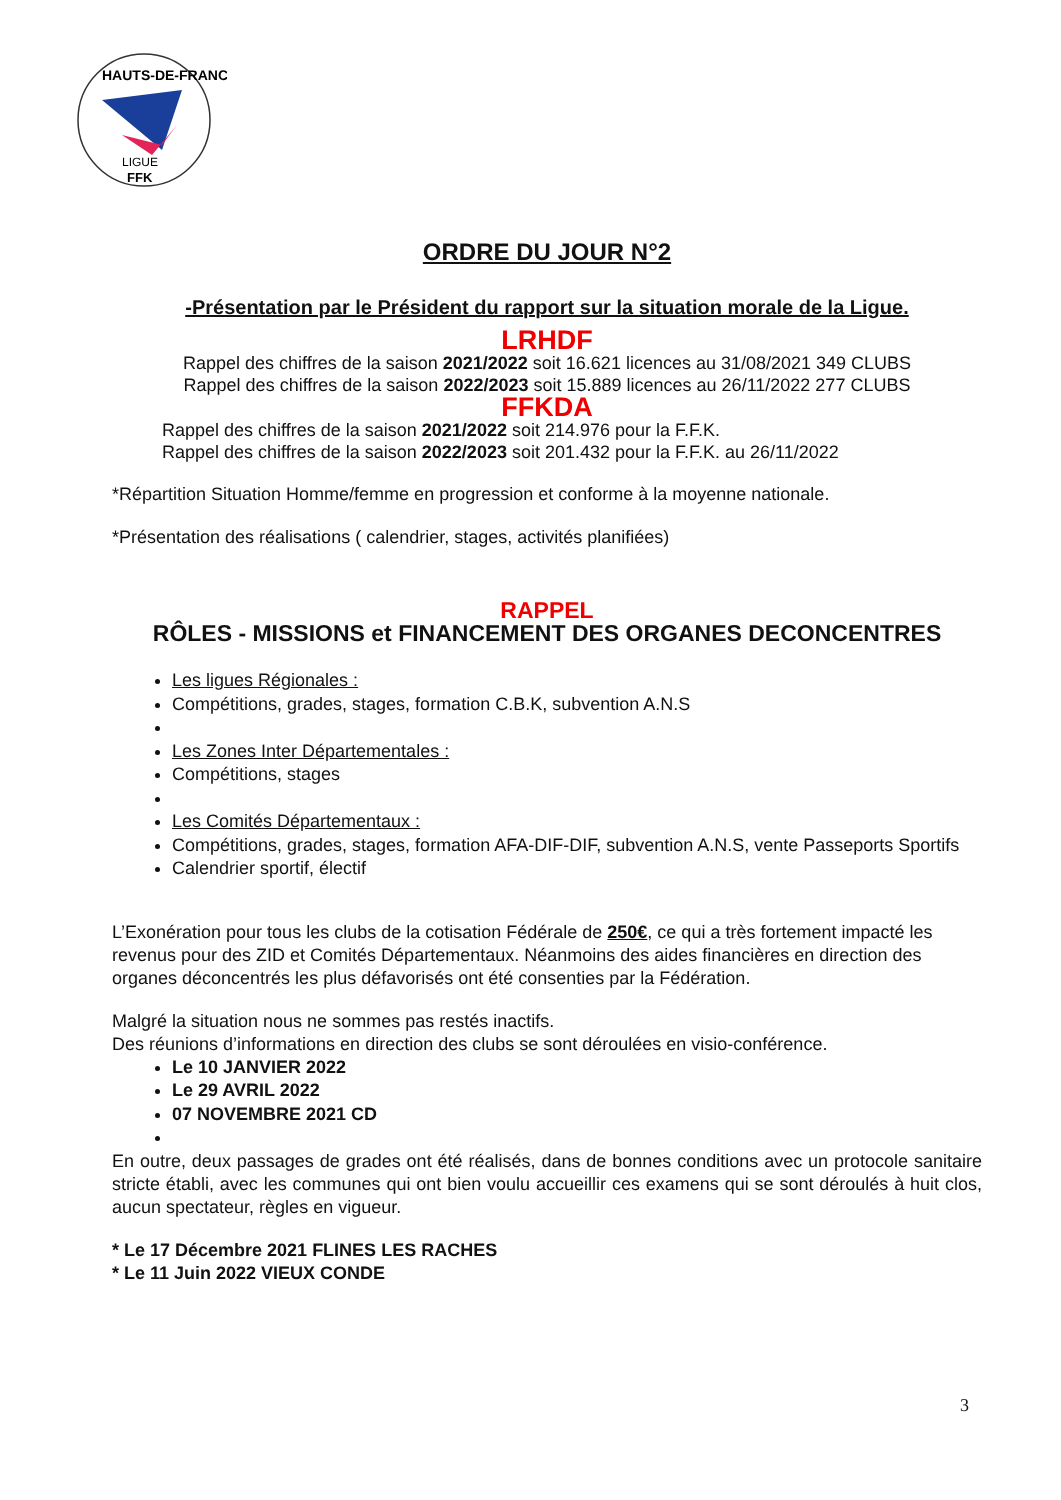HAUTS-DE-FRANCE
LIGUE
FFK
ORDRE DU JOUR N°2
-Présentation par le Président du rapport sur la situation morale de la Ligue.
LRHDF
Rappel des chiffres de la saison 2021/2022 soit 16.621 licences au 31/08/2021 349 CLUBS
Rappel des chiffres de la saison 2022/2023 soit 15.889 licences au 26/11/2022 277 CLUBS
FFKDA
Rappel des chiffres de la saison 2021/2022 soit 214.976 pour la F.F.K.
Rappel des chiffres de la saison 2022/2023 soit 201.432 pour la F.F.K. au 26/11/2022
*Répartition Situation Homme/femme en progression et conforme à la moyenne nationale.
*Présentation des réalisations ( calendrier, stages, activités planifiées)
RAPPEL
RÔLES - MISSIONS et FINANCEMENT DES ORGANES DECONCENTRES
Les ligues Régionales :
Compétitions, grades, stages, formation C.B.K, subvention A.N.S
Les Zones Inter Départementales :
Compétitions, stages
Les Comités Départementaux :
Compétitions, grades, stages, formation AFA-DIF-DIF, subvention A.N.S, vente Passeports Sportifs
Calendrier sportif, électif
L’Exonération pour tous les clubs de la cotisation Fédérale de 250€, ce qui a très fortement impacté les revenus pour des ZID et Comités Départementaux. Néanmoins des aides financières en direction des organes déconcentrés les plus défavorisés ont été consenties par la Fédération.
Malgré la situation nous ne sommes pas restés inactifs.
Des réunions d’informations en direction des clubs se sont déroulées en visio-conférence.
Le 10 JANVIER 2022
Le 29 AVRIL 2022
07 NOVEMBRE 2021 CD
En outre, deux passages de grades ont été réalisés, dans de bonnes conditions avec un protocole sanitaire stricte établi, avec les communes qui ont bien voulu accueillir ces examens qui se sont déroulés à huit clos, aucun spectateur, règles en vigueur.
* Le 17 Décembre 2021 FLINES LES RACHES
* Le 11 Juin 2022 VIEUX CONDE
3